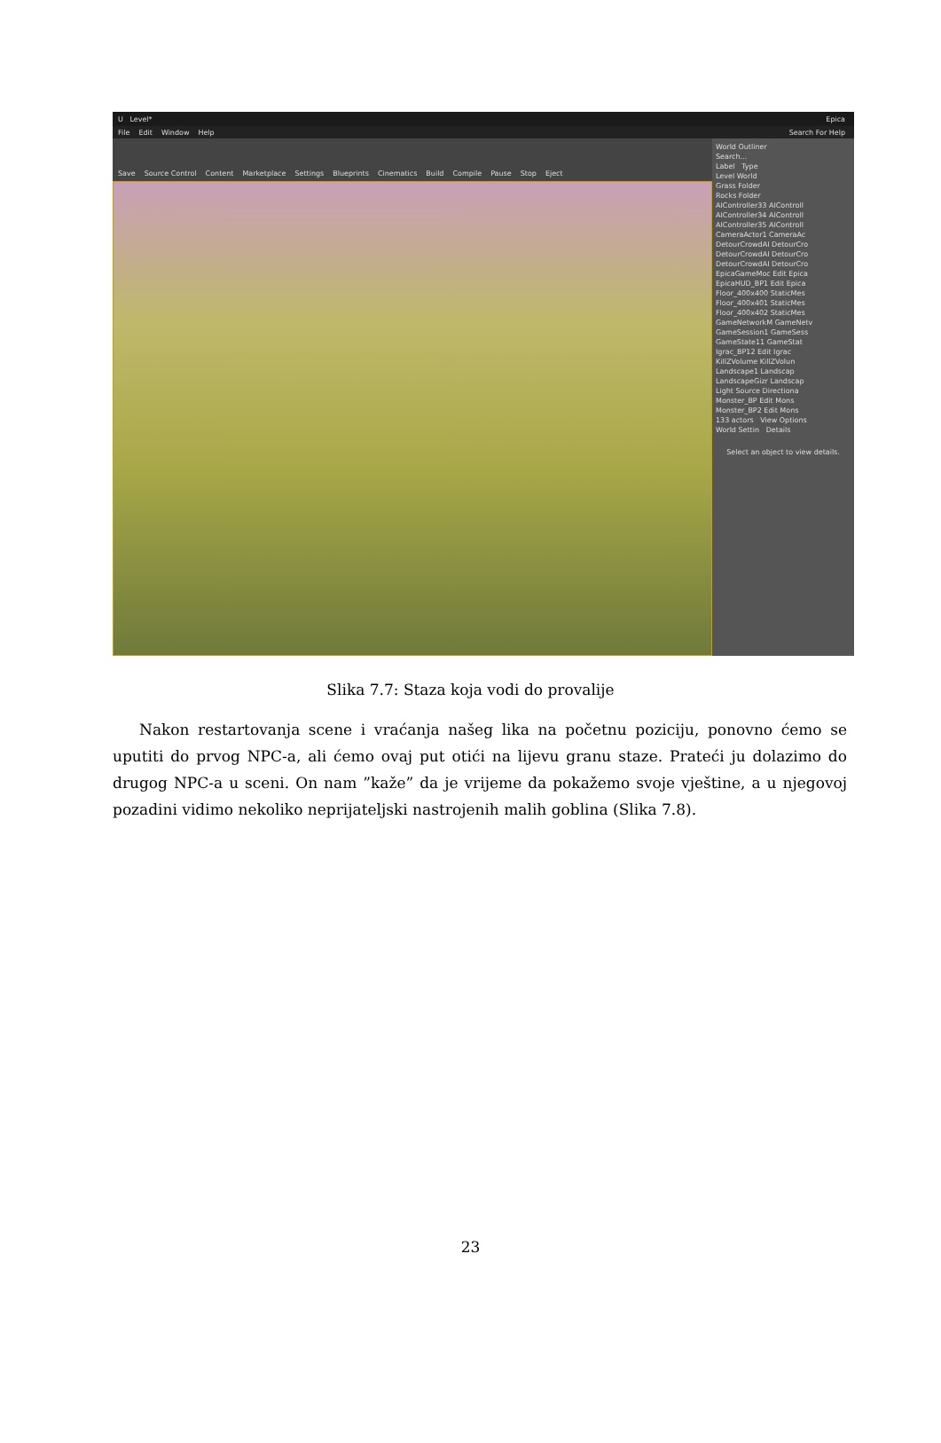U Level* Epica
File Edit Window Help Search For Help
Save Source Control Content Marketplace Settings Blueprints Cinematics Build Compile Pause Stop Eject
World Outliner
Search...
Label Type
Level World
Grass Folder
Rocks Folder
AIController33 AIControll
AIController34 AIControll
AIController35 AIControll
CameraActor1 CameraAc
DetourCrowdAI DetourCro
DetourCrowdAI DetourCro
DetourCrowdAI DetourCro
EpicaGameMoc Edit Epica
EpicaHUD_BP1 Edit Epica
Floor_400x400 StaticMes
Floor_400x401 StaticMes
Floor_400x402 StaticMes
GameNetworkM GameNetv
GameSession1 GameSess
GameState11 GameStat
Igrac_BP12 Edit Igrac
KillZVolume KillZVolun
Landscape1 Landscap
LandscapeGizr Landscap
Light Source Directiona
Monster_BP Edit Mons
Monster_BP2 Edit Mons
133 actors View Options
World Settin Details
Select an object to view details.
Slika 7.7: Staza koja vodi do provalije
Nakon restartovanja scene i vraćanja našeg lika na početnu poziciju, ponovno ćemo se uputiti do prvog NPC-a, ali ćemo ovaj put otići na lijevu granu staze. Prateći ju dolazimo do drugog NPC-a u sceni. On nam ”kaže” da je vrijeme da pokažemo svoje vještine, a u njegovoj pozadini vidimo nekoliko neprijateljski nastrojenih malih goblina (Slika 7.8).
23